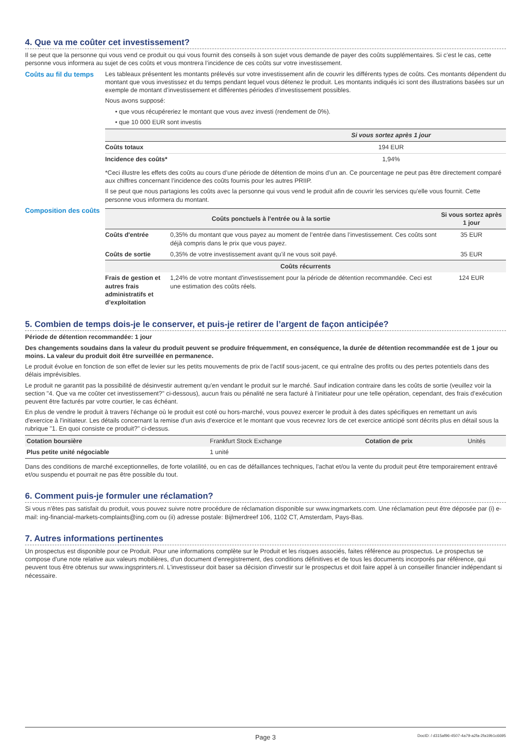4. Que va me coûter cet investissement?
Il se peut que la personne qui vous vend ce produit ou qui vous fournit des conseils à son sujet vous demande de payer des coûts supplémentaires. Si c’est le cas, cette personne vous informera au sujet de ces coûts et vous montrera l’incidence de ces coûts sur votre investissement.
Coûts au fil du temps
Les tableaux présentent les montants prélevés sur votre investissement afin de couvrir les différents types de coûts. Ces montants dépendent du montant que vous investissez et du temps pendant lequel vous détenez le produit. Les montants indiqués ici sont des illustrations basées sur un exemple de montant d’investissement et différentes périodes d’investissement possibles.
Nous avons supposé:
• que vous récupéreriez le montant que vous avez investi (rendement de 0%).
• que 10 000 EUR sont investis
| | Si vous sortez après 1 jour |
| --- | --- |
| Coûts totaux | 194 EUR |
| Incidence des coûts* | 1,94% |
*Ceci illustre les effets des coûts au cours d’une période de détention de moins d’un an. Ce pourcentage ne peut pas être directement comparé aux chiffres concernant l’incidence des coûts fournis pour les autres PRIIP.
Il se peut que nous partagions les coûts avec la personne qui vous vend le produit afin de couvrir les services qu’elle vous fournit. Cette personne vous informera du montant.
Composition des coûts
| Coûts ponctuels à l’entrée ou à la sortie | | Si vous sortez après 1 jour |
| --- | --- | --- |
| Coûts d'entrée | 0,35% du montant que vous payez au moment de l’entrée dans l’investissement. Ces coûts sont déjà compris dans le prix que vous payez. | 35 EUR |
| Coûts de sortie | 0,35% de votre investissement avant qu’il ne vous soit payé. | 35 EUR |
| Coûts récurrents | | |
| Frais de gestion et autres frais administratifs et d’exploitation | 1,24% de votre montant d'investissement pour la période de détention recommandée. Ceci est une estimation des coûts réels. | 124 EUR |
5. Combien de temps dois-je le conserver, et puis-je retirer de l’argent de façon anticipée?
Période de détention recommandée: 1 jour
Des changements soudains dans la valeur du produit peuvent se produire fréquemment, en conséquence, la durée de détention recommandée est de 1 jour ou moins. La valeur du produit doit être surveillée en permanence.
Le produit évolue en fonction de son effet de levier sur les petits mouvements de prix de l'actif sous-jacent, ce qui entraîne des profits ou des pertes potentiels dans des délais imprévisibles.
Le produit ne garantit pas la possibilité de désinvestir autrement qu'en vendant le produit sur le marché. Sauf indication contraire dans les coûts de sortie (veuillez voir la section "4. Que va me coûter cet investissement?" ci-dessous), aucun frais ou pénalité ne sera facturé à l’initiateur pour une telle opération, cependant, des frais d’exécution peuvent être facturés par votre courtier, le cas échéant.
En plus de vendre le produit à travers l'échange où le produit est coté ou hors-marché, vous pouvez exercer le produit à des dates spécifiques en remettant un avis d'exercice à l'initiateur. Les détails concernant la remise d'un avis d'exercice et le montant que vous recevrez lors de cet exercice anticipé sont décrits plus en détail sous la rubrique "1. En quoi consiste ce produit?" ci-dessus.
| Cotation boursière | Frankfurt Stock Exchange | Cotation de prix | Unités |
| Plus petite unité négociable | 1 unité | | |
Dans des conditions de marché exceptionnelles, de forte volatilité, ou en cas de défaillances techniques, l'achat et/ou la vente du produit peut être temporairement entravé et/ou suspendu et pourrait ne pas être possible du tout.
6. Comment puis-je formuler une réclamation?
Si vous n'êtes pas satisfait du produit, vous pouvez suivre notre procédure de réclamation disponible sur www.ingmarkets.com. Une réclamation peut être déposée par (i) e-mail: ing-financial-markets-complaints@ing.com ou (ii) adresse postale: Bijlmerdreef 106, 1102 CT, Amsterdam, Pays-Bas.
7. Autres informations pertinentes
Un prospectus est disponible pour ce Produit. Pour une informations complète sur le Produit et les risques associés, faites référence au prospectus. Le prospectus se compose d'une note relative aux valeurs mobilières, d'un document d’enregistrement, des conditions définitives et de tous les documents incorporés par référence, qui peuvent tous être obtenus sur www.ingsprinters.nl. L'investisseur doit baser sa décision d'investir sur le prospectus et doit faire appel à un conseiller financier indépendant si nécessaire.
Page 3 DocID: / d315af96-4507-4a79-a2fa-2fa19b1c6695